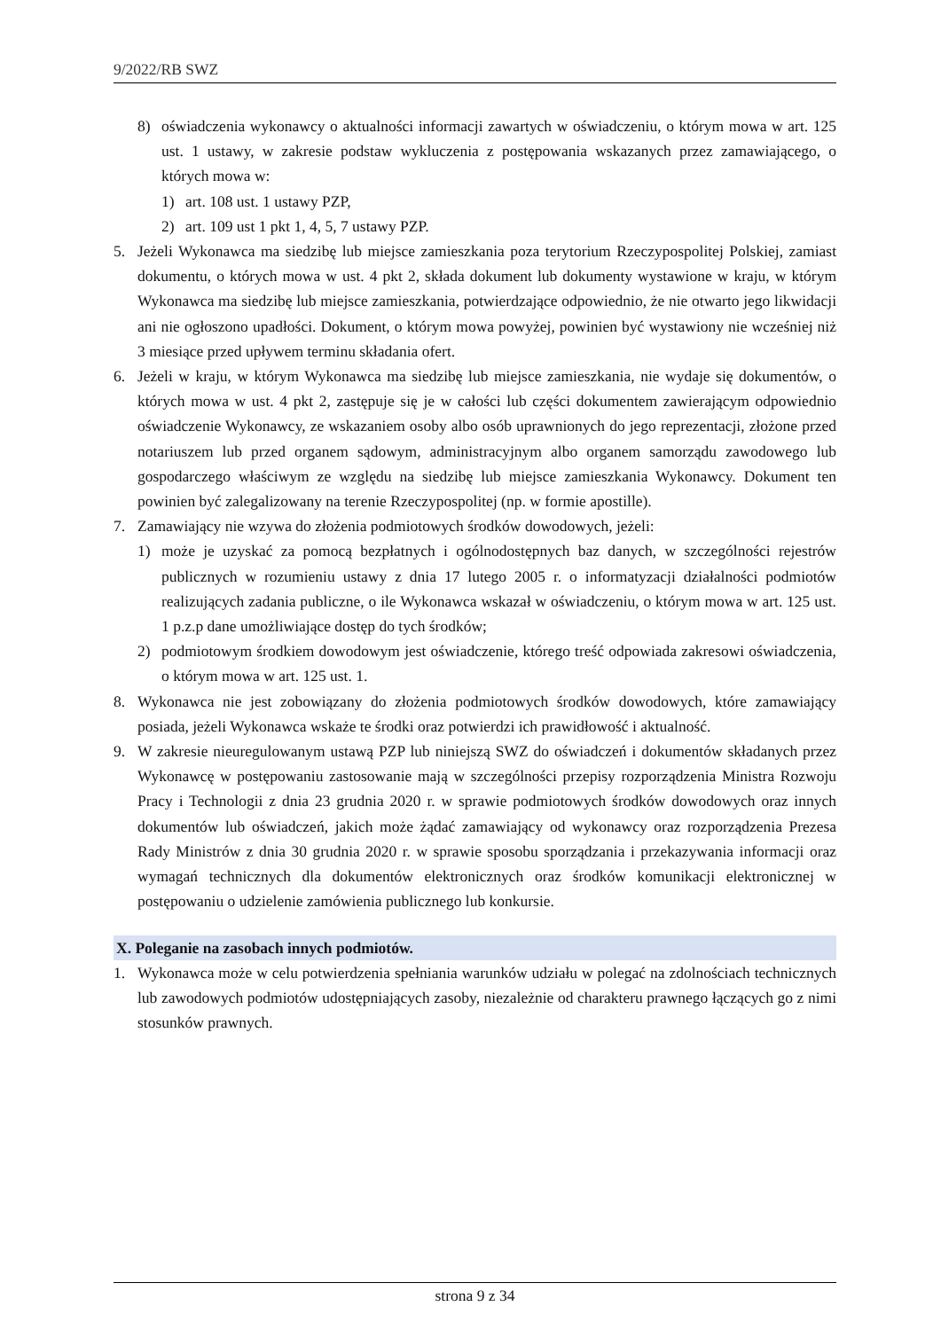9/2022/RB SWZ
8) oświadczenia wykonawcy o aktualności informacji zawartych w oświadczeniu, o którym mowa w art. 125 ust. 1 ustawy, w zakresie podstaw wykluczenia z postępowania wskazanych przez zamawiającego, o których mowa w:
1) art. 108 ust. 1 ustawy PZP,
2) art. 109 ust 1 pkt 1, 4, 5, 7 ustawy PZP.
5. Jeżeli Wykonawca ma siedzibę lub miejsce zamieszkania poza terytorium Rzeczypospolitej Polskiej, zamiast dokumentu, o których mowa w ust. 4 pkt 2, składa dokument lub dokumenty wystawione w kraju, w którym Wykonawca ma siedzibę lub miejsce zamieszkania, potwierdzające odpowiednio, że nie otwarto jego likwidacji ani nie ogłoszono upadłości. Dokument, o którym mowa powyżej, powinien być wystawiony nie wcześniej niż 3 miesiące przed upływem terminu składania ofert.
6. Jeżeli w kraju, w którym Wykonawca ma siedzibę lub miejsce zamieszkania, nie wydaje się dokumentów, o których mowa w ust. 4 pkt 2, zastępuje się je w całości lub części dokumentem zawierającym odpowiednio oświadczenie Wykonawcy, ze wskazaniem osoby albo osób uprawnionych do jego reprezentacji, złożone przed notariuszem lub przed organem sądowym, administracyjnym albo organem samorządu zawodowego lub gospodarczego właściwym ze względu na siedzibę lub miejsce zamieszkania Wykonawcy. Dokument ten powinien być zalegalizowany na terenie Rzeczypospolitej (np. w formie apostille).
7. Zamawiający nie wzywa do złożenia podmiotowych środków dowodowych, jeżeli:
1) może je uzyskać za pomocą bezpłatnych i ogólnodostępnych baz danych, w szczególności rejestrów publicznych w rozumieniu ustawy z dnia 17 lutego 2005 r. o informatyzacji działalności podmiotów realizujących zadania publiczne, o ile Wykonawca wskazał w oświadczeniu, o którym mowa w art. 125 ust. 1 p.z.p dane umożliwiające dostęp do tych środków;
2) podmiotowym środkiem dowodowym jest oświadczenie, którego treść odpowiada zakresowi oświadczenia, o którym mowa w art. 125 ust. 1.
8. Wykonawca nie jest zobowiązany do złożenia podmiotowych środków dowodowych, które zamawiający posiada, jeżeli Wykonawca wskaże te środki oraz potwierdzi ich prawidłowość i aktualność.
9. W zakresie nieuregulowanym ustawą PZP lub niniejszą SWZ do oświadczeń i dokumentów składanych przez Wykonawcę w postępowaniu zastosowanie mają w szczególności przepisy rozporządzenia Ministra Rozwoju Pracy i Technologii z dnia 23 grudnia 2020 r. w sprawie podmiotowych środków dowodowych oraz innych dokumentów lub oświadczeń, jakich może żądać zamawiający od wykonawcy oraz rozporządzenia Prezesa Rady Ministrów z dnia 30 grudnia 2020 r. w sprawie sposobu sporządzania i przekazywania informacji oraz wymagań technicznych dla dokumentów elektronicznych oraz środków komunikacji elektronicznej w postępowaniu o udzielenie zamówienia publicznego lub konkursie.
X. Poleganie na zasobach innych podmiotów.
1. Wykonawca może w celu potwierdzenia spełniania warunków udziału w polegać na zdolnościach technicznych lub zawodowych podmiotów udostępniających zasoby, niezależnie od charakteru prawnego łączących go z nimi stosunków prawnych.
strona 9 z 34